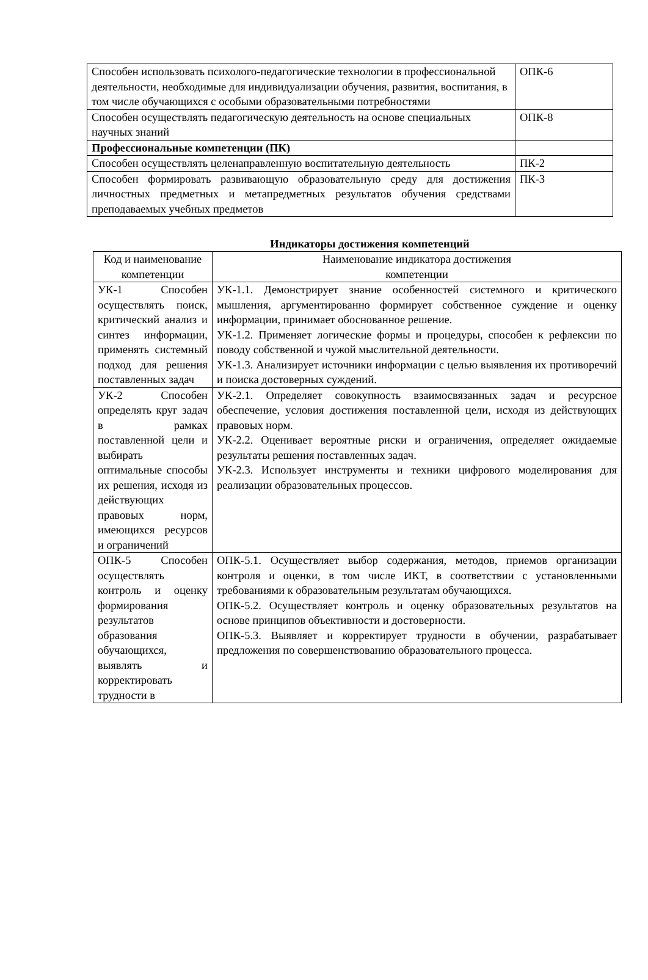| Способен использовать психолого-педагогические технологии в профессиональной деятельности, необходимые для индивидуализации обучения, развития, воспитания, в том числе обучающихся с особыми образовательными потребностями | ОПК-6 |
| Способен осуществлять педагогическую деятельность на основе специальных научных знаний | ОПК-8 |
| Профессиональные компетенции (ПК) | |
| Способен осуществлять целенаправленную воспитательную деятельность | ПК-2 |
| Способен формировать развивающую образовательную среду для достижения личностных предметных и метапредметных результатов обучения средствами преподаваемых учебных предметов | ПК-3 |
Индикаторы достижения компетенций
| Код и наименование компетенции | Наименование индикатора достижения компетенции |
| --- | --- |
| УК-1 Способен осуществлять поиск, критический анализ и синтез информации, применять системный подход для решения поставленных задач | УК-1.1. Демонстрирует знание особенностей системного и критического мышления, аргументированно формирует собственное суждение и оценку информации, принимает обоснованное решение. УК-1.2. Применяет логические формы и процедуры, способен к рефлексии по поводу собственной и чужой мыслительной деятельности. УК-1.3. Анализирует источники информации с целью выявления их противоречий и поиска достоверных суждений. |
| УК-2 Способен определять круг задач в рамках поставленной цели и выбирать оптимальные способы их решения, исходя из действующих правовых норм, имеющихся ресурсов и ограничений | УК-2.1. Определяет совокупность взаимосвязанных задач и ресурсное обеспечение, условия достижения поставленной цели, исходя из действующих правовых норм. УК-2.2. Оценивает вероятные риски и ограничения, определяет ожидаемые результаты решения поставленных задач. УК-2.3. Использует инструменты и техники цифрового моделирования для реализации образовательных процессов. |
| ОПК-5 Способен осуществлять контроль и оценку формирования результатов образования обучающихся, выявлять и корректировать трудности в | ОПК-5.1. Осуществляет выбор содержания, методов, приемов организации контроля и оценки, в том числе ИКТ, в соответствии с установленными требованиями к образовательным результатам обучающихся. ОПК-5.2. Осуществляет контроль и оценку образовательных результатов на основе принципов объективности и достоверности. ОПК-5.3. Выявляет и корректирует трудности в обучении, разрабатывает предложения по совершенствованию образовательного процесса. |